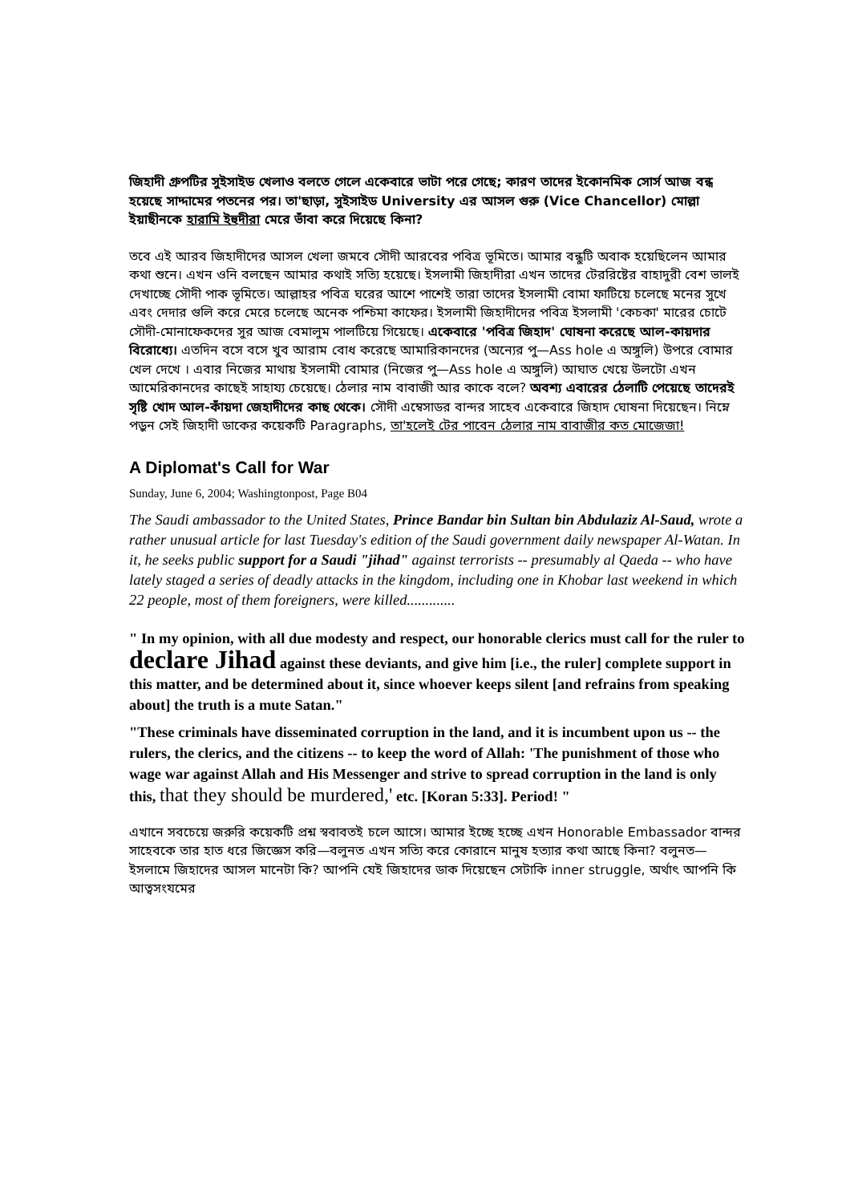জিহাদী গ্রুপটির সুইসাইড খেলাও বলতে গেলে একেবারে ভাটা পরে গেছে; কারণ তাদের ইকোনমিক সোর্স আজ বন্ধ হয়েছে সাদ্দামের পতনের পর। তা'ছাড়া, সুইসাইড University এর আসল গুরু (Vice Chancellor) মোল্লা ইয়াছীনকে হারামি ইহুদীরা মেরে ভাঁবা করে দিয়েছে কিনা?
তবে এই আরব জিহাদীদের আসল খেলা জমবে সৌদী আরবের পবিত্র ভূমিতে। আমার বন্ধুটি অবাক হয়েছিলেন আমার কথা শুনে। এখন ওনি বলছেন আমার কথাই সত্যি হয়েছে। ইসলামী জিহাদীরা এখন তাদের টেররিষ্টের বাহাদুরী বেশ ভালই দেখাচ্ছে সৌদী পাক ভূমিতে। আল্লাহর পবিত্র ঘরের আশে পাশেই তারা তাদের ইসলামী বোমা ফাটিয়ে চলেছে মনের সুখে এবং দেদার গুলি করে মেরে চলেছে অনেক পশ্চিমা কাফের। ইসলামী জিহাদীদের পবিত্র ইসলামী 'কেচকা' মারের চোটে সৌদী-মোনাফেকদের সুর আজ বেমালুম পালটিয়ে গিয়েছে। একেবারে 'পবিত্র জিহাদ' ঘোষনা করেছে আল-কায়দার বিরোধ্যে। এতদিন বসে বসে খুব আরাম বোধ করেছে আমারিকানদের (অন্যের পু—Ass hole এ অঙ্গুলি) উপরে বোমার খেল দেখে । এবার নিজের মাথায় ইসলামী বোমার (নিজের পু—Ass hole এ অঙ্গুলি) আঘাত খেয়ে উলটো এখন আমেরিকানদের কাছেই সাহায্য চেয়েছে। ঠেলার নাম বাবাজী আর কাকে বলে? অবশ্য এবারের ঠেলাটি পেয়েছে তাদেরই সৃষ্টি খোদ আল-কাঁয়দা জেহাদীদের কাছ থেকে। সৌদী এম্বেসাডর বান্দর সাহেব একেবারে জিহাদ ঘোষনা দিয়েছেন। নিম্নে পড়ুন সেই জিহাদী ডাকের কয়েকটি Paragraphs, তা'হলেই টের পাবেন ঠেলার নাম বাবাজীর কত মোজেজা!
A Diplomat's Call for War
Sunday, June 6, 2004; Washingtonpost, Page B04
The Saudi ambassador to the United States, Prince Bandar bin Sultan bin Abdulaziz Al-Saud, wrote a rather unusual article for last Tuesday's edition of the Saudi government daily newspaper Al-Watan. In it, he seeks public support for a Saudi "jihad" against terrorists -- presumably al Qaeda -- who have lately staged a series of deadly attacks in the kingdom, including one in Khobar last weekend in which 22 people, most of them foreigners, were killed.............
" In my opinion, with all due modesty and respect, our honorable clerics must call for the ruler to declare Jihad against these deviants, and give him [i.e., the ruler] complete support in this matter, and be determined about it, since whoever keeps silent [and refrains from speaking about] the truth is a mute Satan."
"These criminals have disseminated corruption in the land, and it is incumbent upon us -- the rulers, the clerics, and the citizens -- to keep the word of Allah: 'The punishment of those who wage war against Allah and His Messenger and strive to spread corruption in the land is only this, that they should be murdered,' etc. [Koran 5:33]. Period! "
এখানে সবচেয়ে জরুরি কয়েকটি প্রশ্ন স্ববাবতই চলে আসে। আমার ইচ্ছে হচ্ছে এখন Honorable Embassador বান্দর সাহেবকে তার হাত ধরে জিজ্ঞেস করি—বলুনত এখন সত্যি করে কোরানে মানুষ হত্যার কথা আছে কিনা? বলুনত—ইসলামে জিহাদের আসল মানেটা কি? আপনি যেই জিহাদের ডাক দিয়েছেন সেটাকি inner struggle, অর্থাৎ আপনি কি আত্বসংযমের